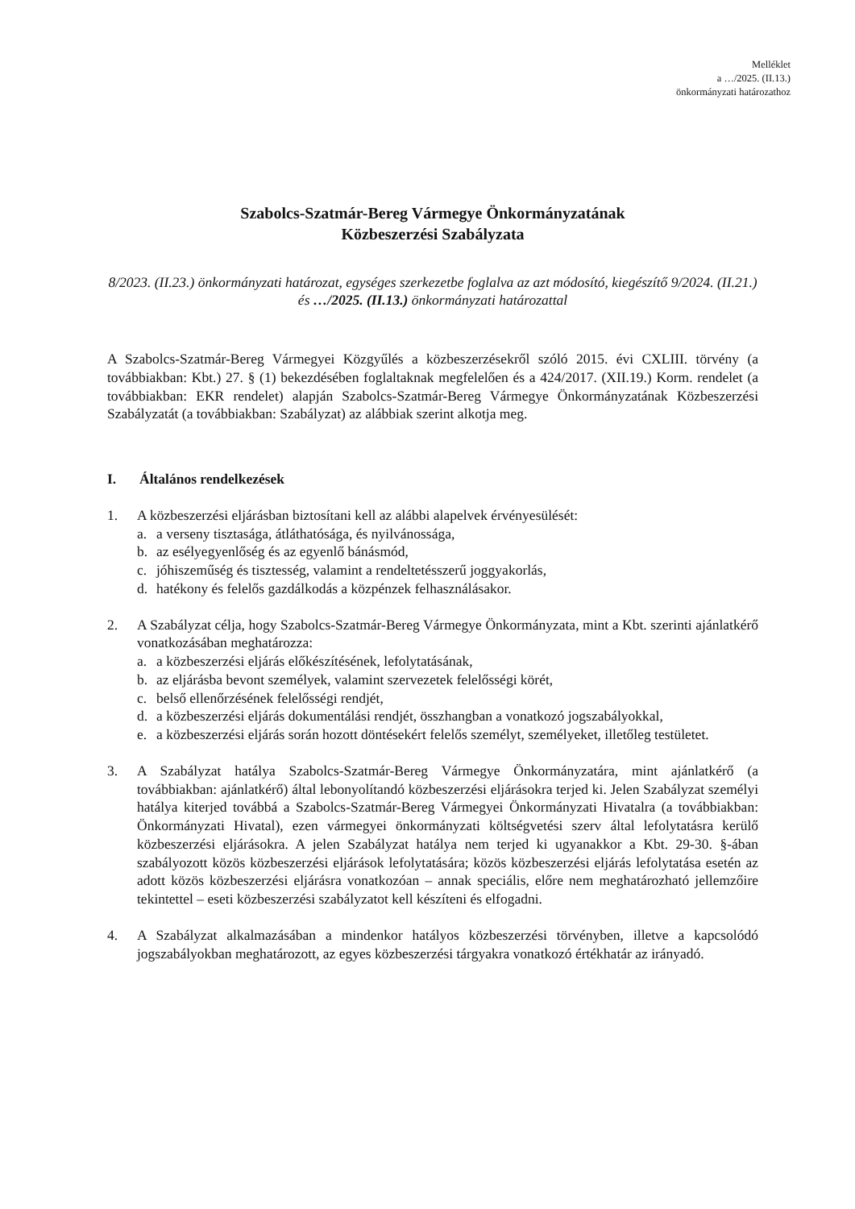Melléklet
a …/2025. (II.13.)
önkormányzati határozathoz
Szabolcs-Szatmár-Bereg Vármegye Önkormányzatának
Közbeszerzési Szabályzata
8/2023. (II.23.) önkormányzati határozat, egységes szerkezetbe foglalva az azt módosító, kiegészítő 9/2024. (II.21.) és …/2025. (II.13.) önkormányzati határozattal
A Szabolcs-Szatmár-Bereg Vármegyei Közgyűlés a közbeszerzésekről szóló 2015. évi CXLIII. törvény (a továbbiakban: Kbt.) 27. § (1) bekezdésében foglaltaknak megfelelően és a 424/2017. (XII.19.) Korm. rendelet (a továbbiakban: EKR rendelet) alapján Szabolcs-Szatmár-Bereg Vármegye Önkormányzatának Közbeszerzési Szabályzatát (a továbbiakban: Szabályzat) az alábbiak szerint alkotja meg.
I. Általános rendelkezések
1. A közbeszerzési eljárásban biztosítani kell az alábbi alapelvek érvényesülését:
a. a verseny tisztasága, átláthatósága, és nyilvánossága,
b. az esélyegyenlőség és az egyenlő bánásmód,
c. jóhiszeműség és tisztesség, valamint a rendeltetésszerű joggyakorlás,
d. hatékony és felelős gazdálkodás a közpénzek felhasználásakor.
2. A Szabályzat célja, hogy Szabolcs-Szatmár-Bereg Vármegye Önkormányzata, mint a Kbt. szerinti ajánlatkérő vonatkozásában meghatározza:
a. a közbeszerzési eljárás előkészítésének, lefolytatásának,
b. az eljárásba bevont személyek, valamint szervezetek felelősségi körét,
c. belső ellenőrzésének felelősségi rendjét,
d. a közbeszerzési eljárás dokumentálási rendjét, összhangban a vonatkozó jogszabályokkal,
e. a közbeszerzési eljárás során hozott döntésekért felelős személyt, személyeket, illetőleg testületet.
3. A Szabályzat hatálya Szabolcs-Szatmár-Bereg Vármegye Önkormányzatára, mint ajánlatkérő (a továbbiakban: ajánlatkérő) által lebonyolítandó közbeszerzési eljárásokra terjed ki. Jelen Szabályzat személyi hatálya kiterjed továbbá a Szabolcs-Szatmár-Bereg Vármegyei Önkormányzati Hivatalra (a továbbiakban: Önkormányzati Hivatal), ezen vármegyei önkormányzati költségvetési szerv által lefolytatásra kerülő közbeszerzési eljárásokra. A jelen Szabályzat hatálya nem terjed ki ugyanakkor a Kbt. 29-30. §-ában szabályozott közös közbeszerzési eljárások lefolytatására; közös közbeszerzési eljárás lefolytatása esetén az adott közös közbeszerzési eljárásra vonatkozóan – annak speciális, előre nem meghatározható jellemzőire tekintettel – eseti közbeszerzési szabályzatot kell készíteni és elfogadni.
4. A Szabályzat alkalmazásában a mindenkor hatályos közbeszerzési törvényben, illetve a kapcsolódó jogszabályokban meghatározott, az egyes közbeszerzési tárgyakra vonatkozó értékhatár az irányadó.